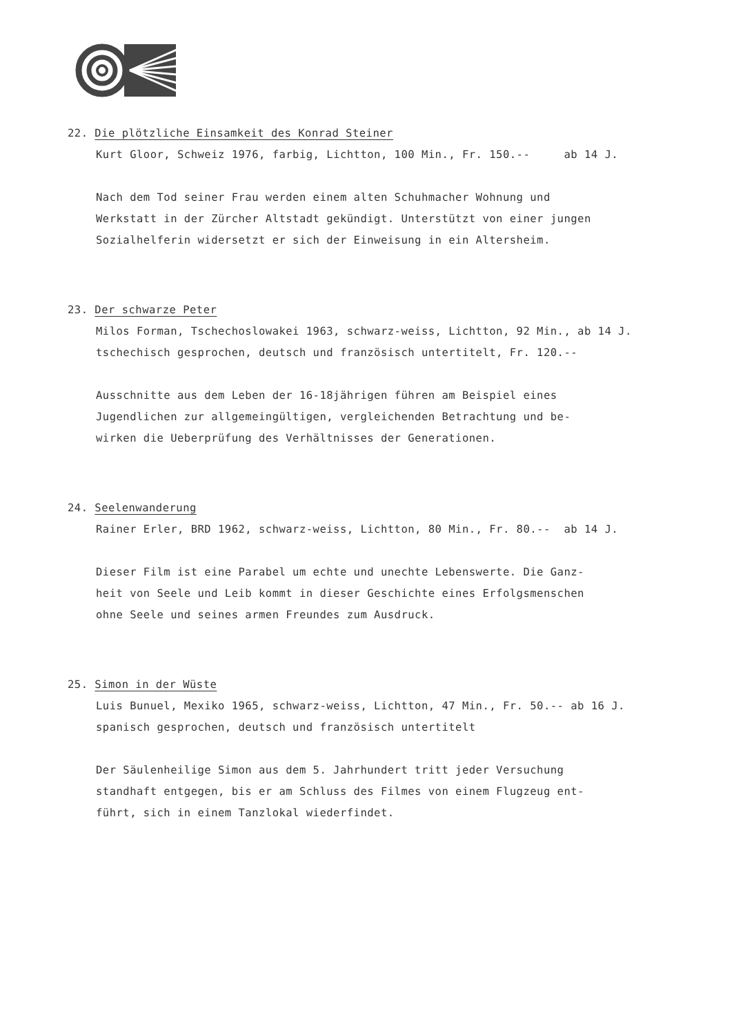22. Die plötzliche Einsamkeit des Konrad Steiner
Kurt Gloor, Schweiz 1976, farbig, Lichtton, 100 Min., Fr. 150.-- ab 14 J.
Nach dem Tod seiner Frau werden einem alten Schuhmacher Wohnung und
Werkstatt in der Zürcher Altstadt gekündigt. Unterstützt von einer jungen
Sozialhelferin widersetzt er sich der Einweisung in ein Altersheim.
23. Der schwarze Peter
Milos Forman, Tschechoslowakei 1963, schwarz-weiss, Lichtton, 92 Min., ab 14 J.
tschechisch gesprochen, deutsch und französisch untertitelt, Fr. 120.--
Ausschnitte aus dem Leben der 16-18jährigen führen am Beispiel eines
Jugendlichen zur allgemeingültigen, vergleichenden Betrachtung und be-
wirken die Ueberprüfung des Verhältnisses der Generationen.
24. Seelenwanderung
Rainer Erler, BRD 1962, schwarz-weiss, Lichtton, 80 Min., Fr. 80.-- ab 14 J.
Dieser Film ist eine Parabel um echte und unechte Lebenswerte. Die Ganz-
heit von Seele und Leib kommt in dieser Geschichte eines Erfolgsmenschen
ohne Seele und seines armen Freundes zum Ausdruck.
25. Simon in der Wüste
Luis Bunuel, Mexiko 1965, schwarz-weiss, Lichtton, 47 Min., Fr. 50.-- ab 16 J.
spanisch gesprochen, deutsch und französisch untertitelt
Der Säulenheilige Simon aus dem 5. Jahrhundert tritt jeder Versuchung
standhaft entgegen, bis er am Schluss des Filmes von einem Flugzeug ent-
führt, sich in einem Tanzlokal wiederfindet.